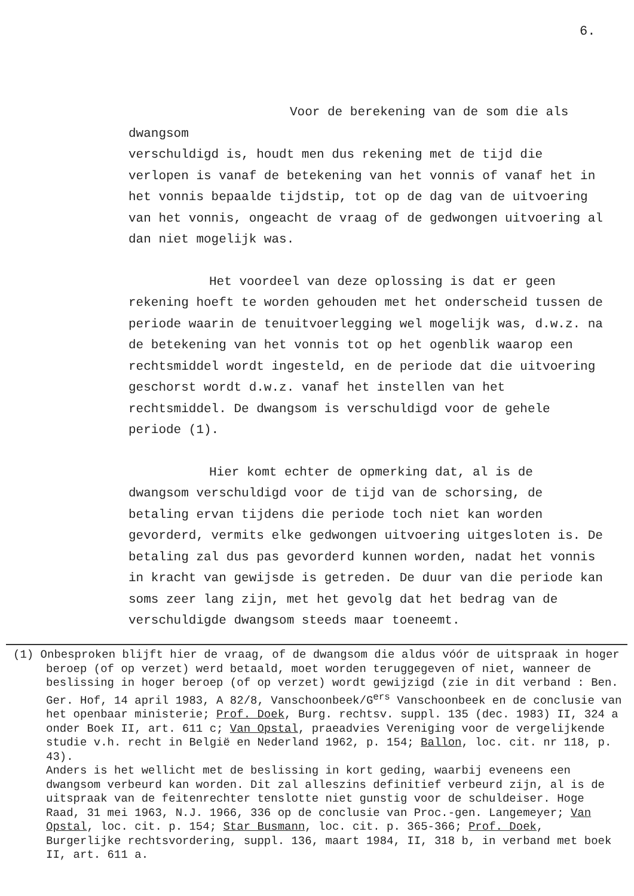6.
Voor de berekening van de som die als dwangsom
verschuldigd is, houdt men dus rekening met de tijd die verlopen is vanaf de betekening van het vonnis of vanaf het in het vonnis bepaalde tijdstip, tot op de dag van de uitvoering van het vonnis, ongeacht de vraag of de gedwongen uitvoering al dan niet mogelijk was.
Het voordeel van deze oplossing is dat er geen
rekening hoeft te worden gehouden met het onderscheid tussen de periode waarin de tenuitvoerlegging wel mogelijk was, d.w.z. na de betekening van het vonnis tot op het ogenblik waarop een rechtsmiddel wordt ingesteld, en de periode dat die uitvoering geschorst wordt d.w.z. vanaf het instellen van het rechtsmiddel. De dwangsom is verschuldigd voor de gehele periode (1).
Hier komt echter de opmerking dat, al is de
dwangsom verschuldigd voor de tijd van de schorsing, de betaling ervan tijdens die periode toch niet kan worden gevorderd, vermits elke gedwongen uitvoering uitgesloten is. De betaling zal dus pas gevorderd kunnen worden, nadat het vonnis in kracht van gewijsde is getreden. De duur van die periode kan soms zeer lang zijn, met het gevolg dat het bedrag van de verschuldigde dwangsom steeds maar toeneemt.
(1) Onbesproken blijft hier de vraag, of de dwangsom die aldus vóór de uitspraak in hoger beroep (of op verzet) werd betaald, moet worden teruggegeven of niet, wanneer de beslissing in hoger beroep (of op verzet) wordt gewijzigd (zie in dit verband : Ben. Ger. Hof, 14 april 1983, A 82/8, Vanschoonbeek/G<sup>ers</sup> Vanschoonbeek en de conclusie van het openbaar ministerie; Prof. Doek, Burg. rechtsv. suppl. 135 (dec. 1983) II, 324 a onder Boek II, art. 611 c; Van Opstal, praeadvies Vereniging voor de vergelijkende studie v.h. recht in België en Nederland 1962, p. 154; Ballon, loc. cit. nr 118, p. 43).
Anders is het wellicht met de beslissing in kort geding, waarbij eveneens een dwangsom verbeurd kan worden. Dit zal alleszins definitief verbeurd zijn, al is de uitspraak van de feitenrechter tenslotte niet gunstig voor de schuldeiser. Hoge Raad, 31 mei 1963, N.J. 1966, 336 op de conclusie van Proc.-gen. Langemeyer; Van Opstal, loc. cit. p. 154; Star Busmann, loc. cit. p. 365-366; Prof. Doek, Burgerlijke rechtsvordering, suppl. 136, maart 1984, II, 318 b, in verband met boek II, art. 611 a.